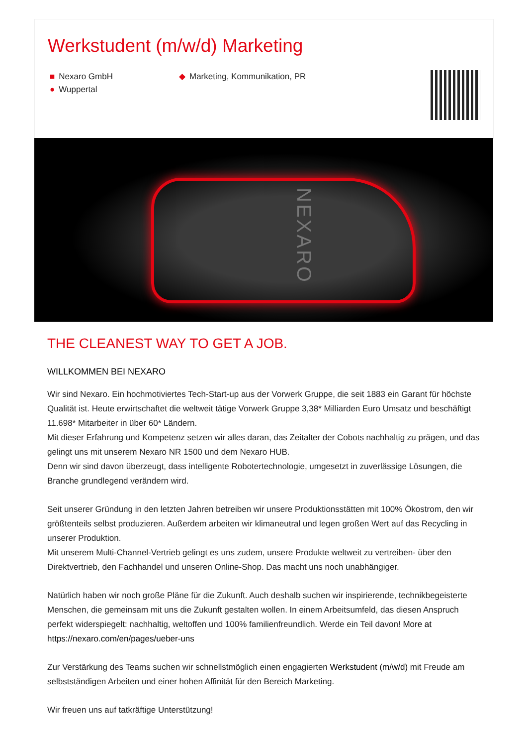Werkstudent (m/w/d) Marketing
■ Nexaro GmbH
● Wuppertal
◆ Marketing, Kommunikation, PR
NEXARO
THE CLEANEST WAY TO GET A JOB.
WILLKOMMEN BEI NEXARO
Wir sind Nexaro. Ein hochmotiviertes Tech-Start-up aus der Vorwerk Gruppe, die seit 1883 ein Garant für höchste Qualität ist. Heute erwirtschaftet die weltweit tätige Vorwerk Gruppe 3,38* Milliarden Euro Umsatz und beschäftigt 11.698* Mitarbeiter in über 60* Ländern.
Mit dieser Erfahrung und Kompetenz setzen wir alles daran, das Zeitalter der Cobots nachhaltig zu prägen, und das gelingt uns mit unserem Nexaro NR 1500 und dem Nexaro HUB.
Denn wir sind davon überzeugt, dass intelligente Robotertechnologie, umgesetzt in zuverlässige Lösungen, die Branche grundlegend verändern wird.
Seit unserer Gründung in den letzten Jahren betreiben wir unsere Produktionsstätten mit 100% Ökostrom, den wir größtenteils selbst produzieren. Außerdem arbeiten wir klimaneutral und legen großen Wert auf das Recycling in unserer Produktion.
Mit unserem Multi-Channel-Vertrieb gelingt es uns zudem, unsere Produkte weltweit zu vertreiben- über den Direktvertrieb, den Fachhandel und unseren Online-Shop. Das macht uns noch unabhängiger.
Natürlich haben wir noch große Pläne für die Zukunft. Auch deshalb suchen wir inspirierende, technikbegeisterte Menschen, die gemeinsam mit uns die Zukunft gestalten wollen. In einem Arbeitsumfeld, das diesen Anspruch perfekt widerspiegelt: nachhaltig, weltoffen und 100% familienfreundlich. Werde ein Teil davon! More at https://nexaro.com/en/pages/ueber-uns
Zur Verstärkung des Teams suchen wir schnellstmöglich einen engagierten Werkstudent (m/w/d) mit Freude am selbstständigen Arbeiten und einer hohen Affinität für den Bereich Marketing.
Wir freuen uns auf tatkräftige Unterstützung!